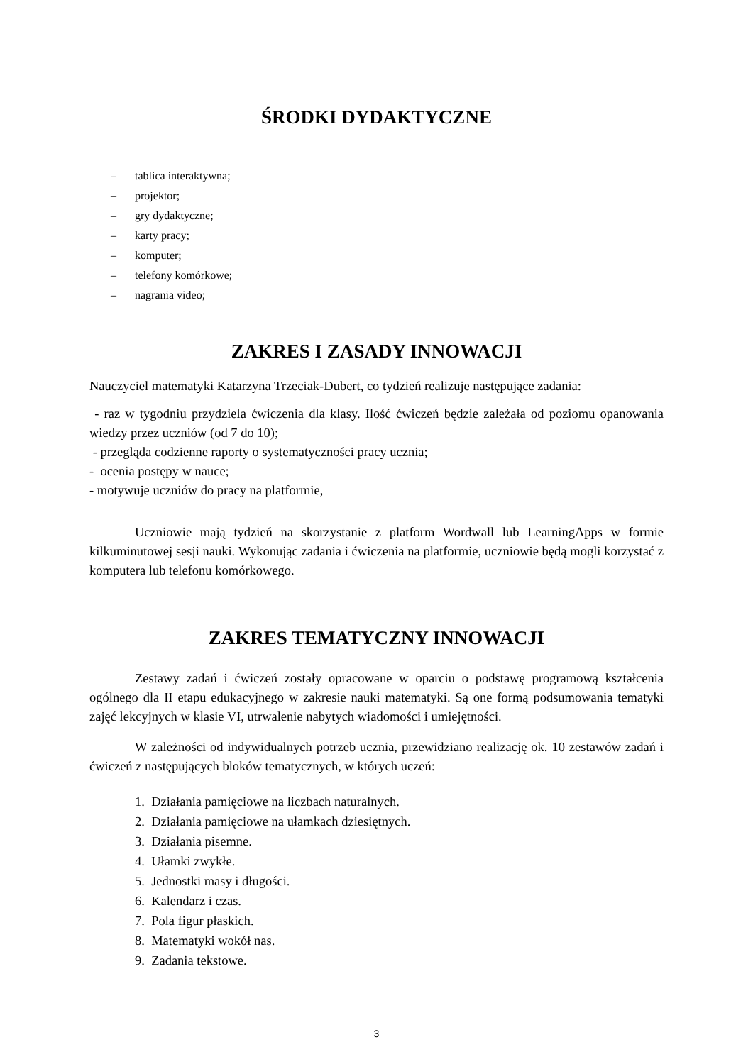ŚRODKI DYDAKTYCZNE
– tablica interaktywna;
– projektor;
– gry dydaktyczne;
– karty pracy;
– komputer;
– telefony komórkowe;
– nagrania video;
ZAKRES I ZASADY INNOWACJI
Nauczyciel matematyki Katarzyna Trzeciak-Dubert, co tydzień realizuje następujące zadania:
- raz w tygodniu przydziela ćwiczenia dla klasy. Ilość ćwiczeń będzie zależała od poziomu opanowania wiedzy przez uczniów (od 7 do 10);
- przegląda codzienne raporty o systematyczności pracy ucznia;
- ocenia postępy w nauce;
- motywuje uczniów do pracy na platformie,
Uczniowie mają tydzień na skorzystanie z platform Wordwall lub LearningApps w formie kilkuminutowej sesji nauki. Wykonując zadania i ćwiczenia na platformie, uczniowie będą mogli korzystać z komputera lub telefonu komórkowego.
ZAKRES TEMATYCZNY INNOWACJI
Zestawy zadań i ćwiczeń zostały opracowane w oparciu o podstawę programową kształcenia ogólnego dla II etapu edukacyjnego w zakresie nauki matematyki. Są one formą podsumowania tematyki zajęć lekcyjnych w klasie VI, utrwalenie nabytych wiadomości i umiejętności.
W zależności od indywidualnych potrzeb ucznia, przewidziano realizację ok. 10 zestawów zadań i ćwiczeń z następujących bloków tematycznych, w których uczeń:
1. Działania pamięciowe na liczbach naturalnych.
2. Działania pamięciowe na ułamkach dziesiętnych.
3. Działania pisemne.
4. Ułamki zwykłe.
5. Jednostki masy i długości.
6. Kalendarz i czas.
7. Pola figur płaskich.
8. Matematyki wokół nas.
9. Zadania tekstowe.
3